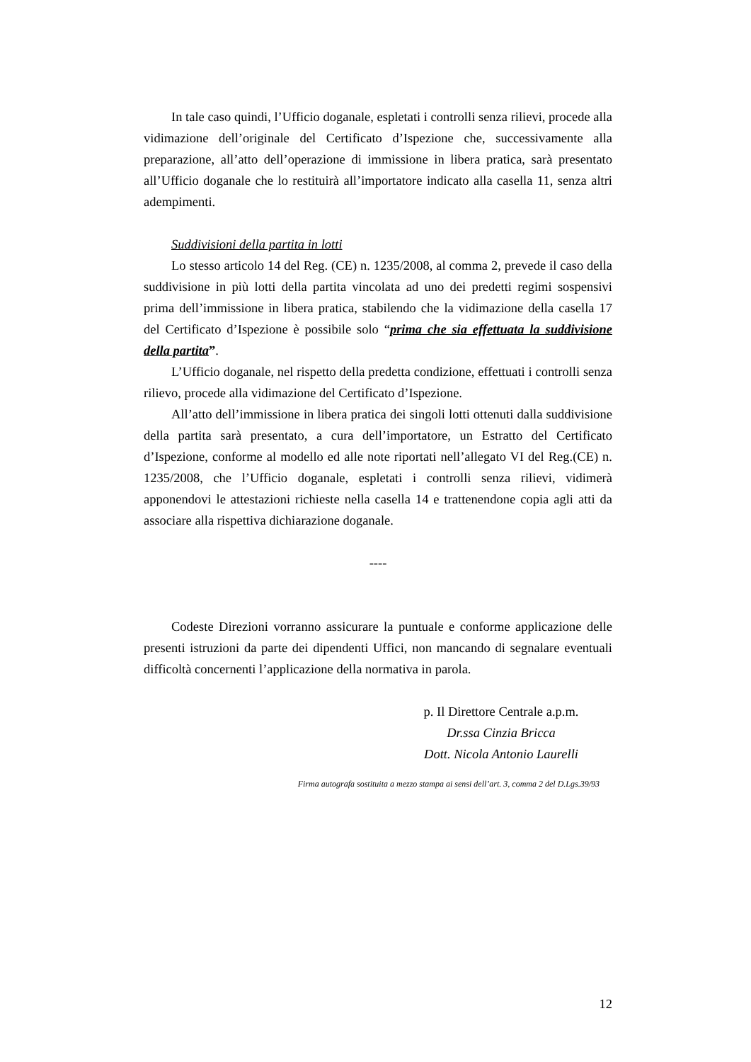In tale caso quindi, l’Ufficio doganale, espletati i controlli senza rilievi, procede alla vidimazione dell’originale del Certificato d’Ispezione che, successivamente alla preparazione, all’atto dell’operazione di immissione in libera pratica, sarà presentato all’Ufficio doganale che lo restituirà all’importatore indicato alla casella 11, senza altri adempimenti.
Suddivisioni della partita in lotti
Lo stesso articolo 14 del Reg. (CE) n. 1235/2008, al comma 2, prevede il caso della suddivisione in più lotti della partita vincolata ad uno dei predetti regimi sospensivi prima dell’immissione in libera pratica, stabilendo che la vidimazione della casella 17 del Certificato d’Ispezione è possibile solo “prima che sia effettuata la suddivisione della partita”.
L’Ufficio doganale, nel rispetto della predetta condizione, effettuati i controlli senza rilievo, procede alla vidimazione del Certificato d’Ispezione.
All’atto dell’immissione in libera pratica dei singoli lotti ottenuti dalla suddivisione della partita sarà presentato, a cura dell’importatore, un Estratto del Certificato d’Ispezione, conforme al modello ed alle note riportati nell’allegato VI del Reg.(CE) n. 1235/2008, che l’Ufficio doganale, espletati i controlli senza rilievi, vidimerà apponendovi le attestazioni richieste nella casella 14 e trattenendone copia agli atti da associare alla rispettiva dichiarazione doganale.
----
Codeste Direzioni vorranno assicurare la puntuale e conforme applicazione delle presenti istruzioni da parte dei dipendenti Uffici, non mancando di segnalare eventuali difficoltà concernenti l’applicazione della normativa in parola.
p. Il Direttore Centrale a.p.m.
Dr.ssa Cinzia Bricca
Dott. Nicola Antonio Laurelli
Firma autografa sostituita a mezzo stampa ai sensi dell’art. 3, comma 2 del D.Lgs.39/93
12